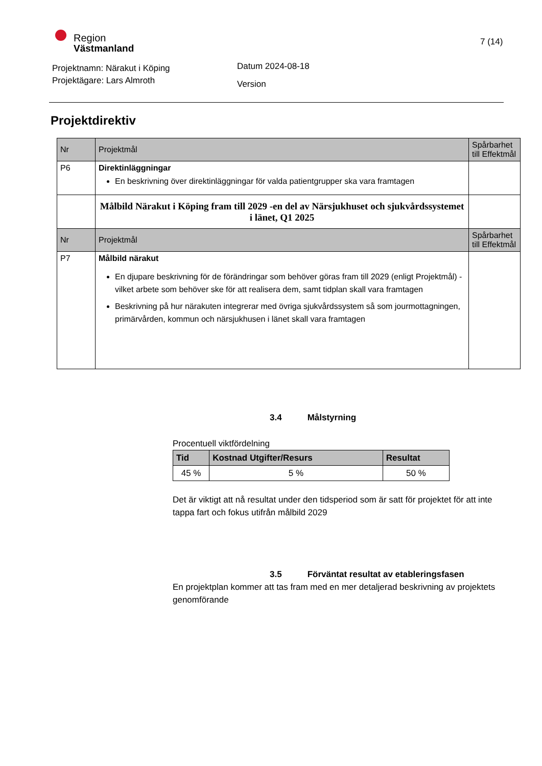Region
Västmanland
7 (14)
Projektnamn: Närakut i Köping
Projektägare: Lars Almroth
Datum 2024-08-18
Version
Projektdirektiv
| Nr | Projektmål | Spårbarhet till Effektmål |
| --- | --- | --- |
| P6 | Direktinläggningar En beskrivning över direktinläggningar för valda patientgrupper ska vara framtagen | |
| | Målbild Närakut i Köping fram till 2029 -en del av Närsjukhuset och sjukvårdssystemet i länet, Q1 2025 | |
| Nr | Projektmål | Spårbarhet till Effektmål |
| P7 | Målbild närakut En djupare beskrivning för de förändringar som behöver göras fram till 2029 (enligt Projektmål) - vilket arbete som behöver ske för att realisera dem, samt tidplan skall vara framtagen Beskrivning på hur närakuten integrerar med övriga sjukvårdssystem så som jourmottagningen, primärvården, kommun och närsjukhusen i länet skall vara framtagen | |
3.4 Målstyrning
Procentuell viktfördelning
| Tid | Kostnad Utgifter/Resurs | Resultat |
| --- | --- | --- |
| 45 % | 5 % | 50 % |
Det är viktigt att nå resultat under den tidsperiod som är satt för projektet för att inte tappa fart och fokus utifrån målbild 2029
3.5 Förväntat resultat av etableringsfasen
En projektplan kommer att tas fram med en mer detaljerad beskrivning av projektets genomförande